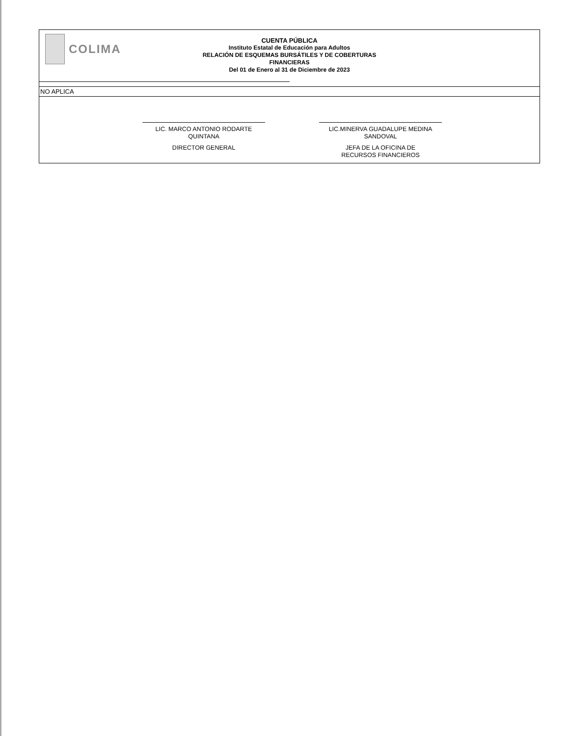COLIMA
CUENTA PÚBLICA
Instituto Estatal de Educación para Adultos
RELACIÓN DE ESQUEMAS BURSÁTILES Y DE COBERTURAS
FINANCIERAS
Del 01 de Enero al 31 de Diciembre de 2023
NO APLICA
LIC. MARCO ANTONIO RODARTE
QUINTANA
DIRECTOR GENERAL
LIC.MINERVA GUADALUPE MEDINA
SANDOVAL
JEFA DE LA OFICINA DE
RECURSOS FINANCIEROS